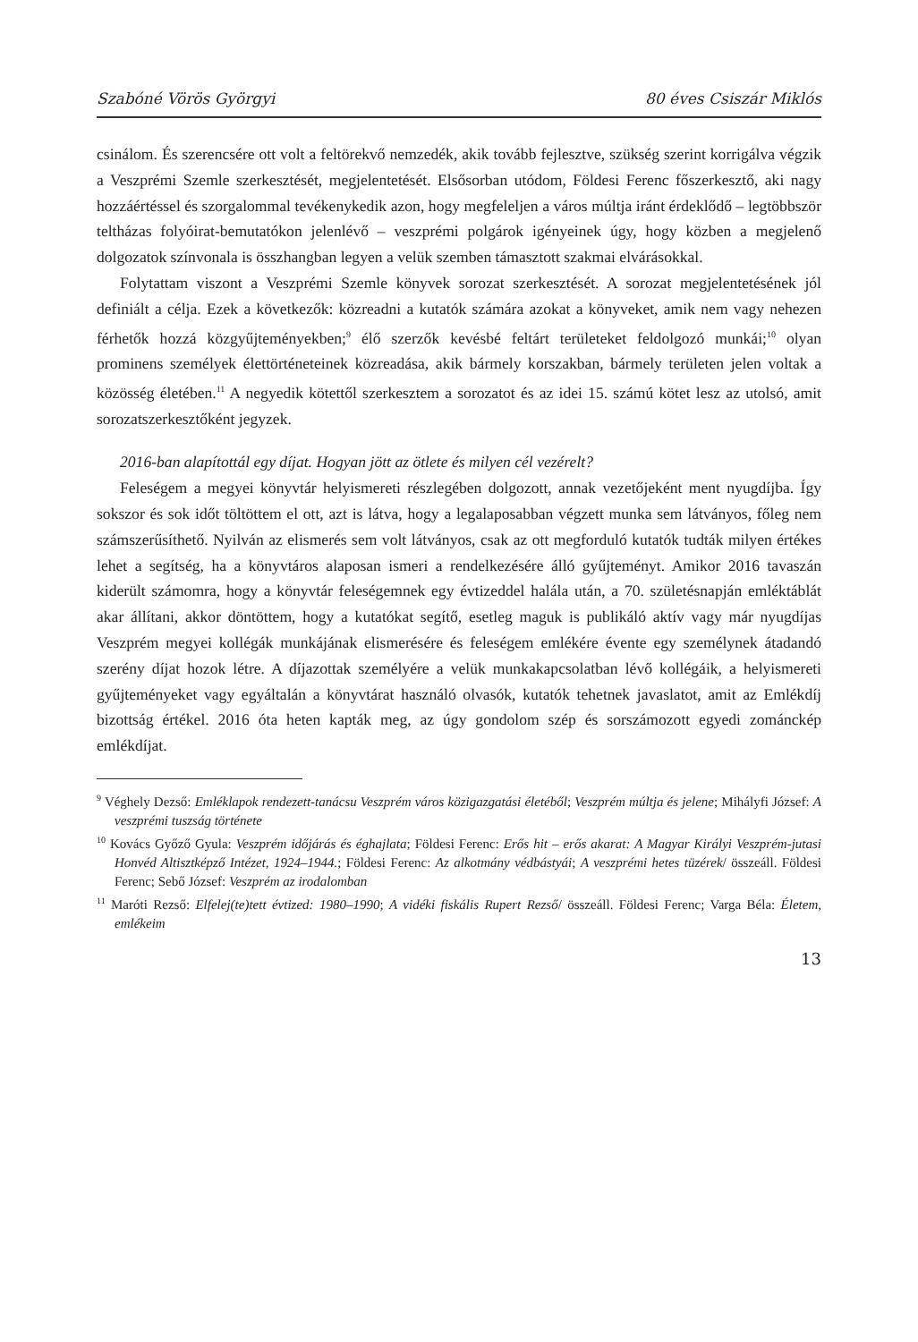Szabóné Vörös Györgyi 80 éves Csiszár Miklós
csinálom. És szerencsére ott volt a feltörekvő nemzedék, akik tovább fejlesztve, szükség szerint korrigálva végzik a Veszprémi Szemle szerkesztését, megjelentetését. Elsősorban utódom, Földesi Ferenc főszerkesztő, aki nagy hozzáértéssel és szorgalommal tevékenykedik azon, hogy megfeleljen a város múltja iránt érdeklődő – legtöbbször teltházas folyóirat-bemutatókon jelenlévő – veszprémi polgárok igényeinek úgy, hogy közben a megjelenő dolgozatok színvonala is összhangban legyen a velük szemben támasztott szakmai elvárásokkal.
Folytattam viszont a Veszprémi Szemle könyvek sorozat szerkesztését. A sorozat megjelentetésének jól definiált a célja. Ezek a következők: közreadni a kutatók számára azokat a könyveket, amik nem vagy nehezen férhetők hozzá közgyűjteményekben;<sup>9</sup> élő szerzők kevésbé feltárt területeket feldolgozó munkái;<sup>10</sup> olyan prominens személyek élettörténeteinek közreadása, akik bármely korszakban, bármely területen jelen voltak a közösség életében.<sup>11</sup> A negyedik kötettől szerkesztem a sorozatot és az idei 15. számú kötet lesz az utolsó, amit sorozatszerkesztőként jegyzek.
2016-ban alapítottál egy díjat. Hogyan jött az ötlete és milyen cél vezérelt?
Feleségem a megyei könyvtár helyismereti részlegében dolgozott, annak vezetőjeként ment nyugdíjba. Így sokszor és sok időt töltöttem el ott, azt is látva, hogy a legalaposabban végzett munka sem látványos, főleg nem számszerűsíthető. Nyilván az elismerés sem volt látványos, csak az ott megforduló kutatók tudták milyen értékes lehet a segítség, ha a könyvtáros alaposan ismeri a rendelkezésére álló gyűjteményt. Amikor 2016 tavaszán kiderült számomra, hogy a könyvtár feleségemnek egy évtizeddel halála után, a 70. születésnapján emléktáblát akar állítani, akkor döntöttem, hogy a kutatókat segítő, esetleg maguk is publikáló aktív vagy már nyugdíjas Veszprém megyei kollégák munkájának elismerésére és feleségem emlékére évente egy személynek átadandó szerény díjat hozok létre. A díjazottak személyére a velük munkakapcsolatban lévő kollégáik, a helyismereti gyűjteményeket vagy egyáltalán a könyvtárat használó olvasók, kutatók tehetnek javaslatot, amit az Emlékdíj bizottság értékel. 2016 óta heten kapták meg, az úgy gondolom szép és sorszámozott egyedi zománckép emlékdíjat.
<sup>9</sup> Véghely Dezső: Emléklapok rendezett-tanácsu Veszprém város közigazgatási életéből; Veszprém múltja és jelene; Mihályfi József: A veszprémi tuszság története
<sup>10</sup> Kovács Győző Gyula: Veszprém időjárás és éghajlata; Földesi Ferenc: Erős hit – erős akarat: A Magyar Királyi Veszprém-jutasi Honvéd Altisztképző Intézet, 1924–1944.; Földesi Ferenc: Az alkotmány védbástyái; A veszprémi hetes tüzérek/ összeáll. Földesi Ferenc; Sebő József: Veszprém az irodalomban
<sup>11</sup> Maróti Rezső: Elfelej(te)tett évtized: 1980–1990; A vidéki fiskális Rupert Rezső/ összeáll. Földesi Ferenc; Varga Béla: Életem, emlékeim
13